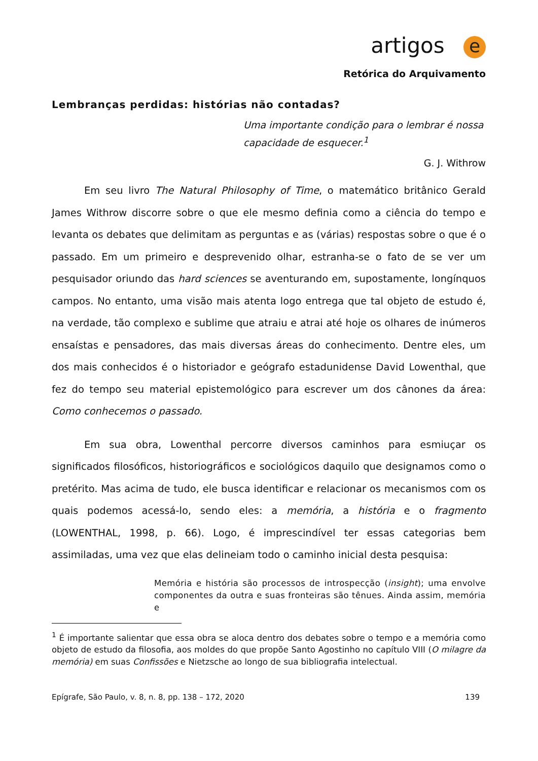artigos e
Retórica do Arquivamento
Lembranças perdidas: histórias não contadas?
Uma importante condição para o lembrar é nossa capacidade de esquecer.<sup>1</sup>
G. J. Withrow
Em seu livro The Natural Philosophy of Time, o matemático britânico Gerald James Withrow discorre sobre o que ele mesmo definia como a ciência do tempo e levanta os debates que delimitam as perguntas e as (várias) respostas sobre o que é o passado. Em um primeiro e desprevenido olhar, estranha-se o fato de se ver um pesquisador oriundo das hard sciences se aventurando em, supostamente, longínquos campos. No entanto, uma visão mais atenta logo entrega que tal objeto de estudo é, na verdade, tão complexo e sublime que atraiu e atrai até hoje os olhares de inúmeros ensaístas e pensadores, das mais diversas áreas do conhecimento. Dentre eles, um dos mais conhecidos é o historiador e geógrafo estadunidense David Lowenthal, que fez do tempo seu material epistemológico para escrever um dos cânones da área: Como conhecemos o passado.
Em sua obra, Lowenthal percorre diversos caminhos para esmiuçar os significados filosóficos, historiográficos e sociológicos daquilo que designamos como o pretérito. Mas acima de tudo, ele busca identificar e relacionar os mecanismos com os quais podemos acessá-lo, sendo eles: a memória, a história e o fragmento (LOWENTHAL, 1998, p. 66). Logo, é imprescindível ter essas categorias bem assimiladas, uma vez que elas delineiam todo o caminho inicial desta pesquisa:
Memória e história são processos de introspecção (insight); uma envolve componentes da outra e suas fronteiras são tênues. Ainda assim, memória e
<sup>1</sup> É importante salientar que essa obra se aloca dentro dos debates sobre o tempo e a memória como objeto de estudo da filosofia, aos moldes do que propõe Santo Agostinho no capítulo VIII (O milagre da memória) em suas Confissões e Nietzsche ao longo de sua bibliografia intelectual.
Epígrafe, São Paulo, v. 8, n. 8, pp. 138 – 172, 2020 139